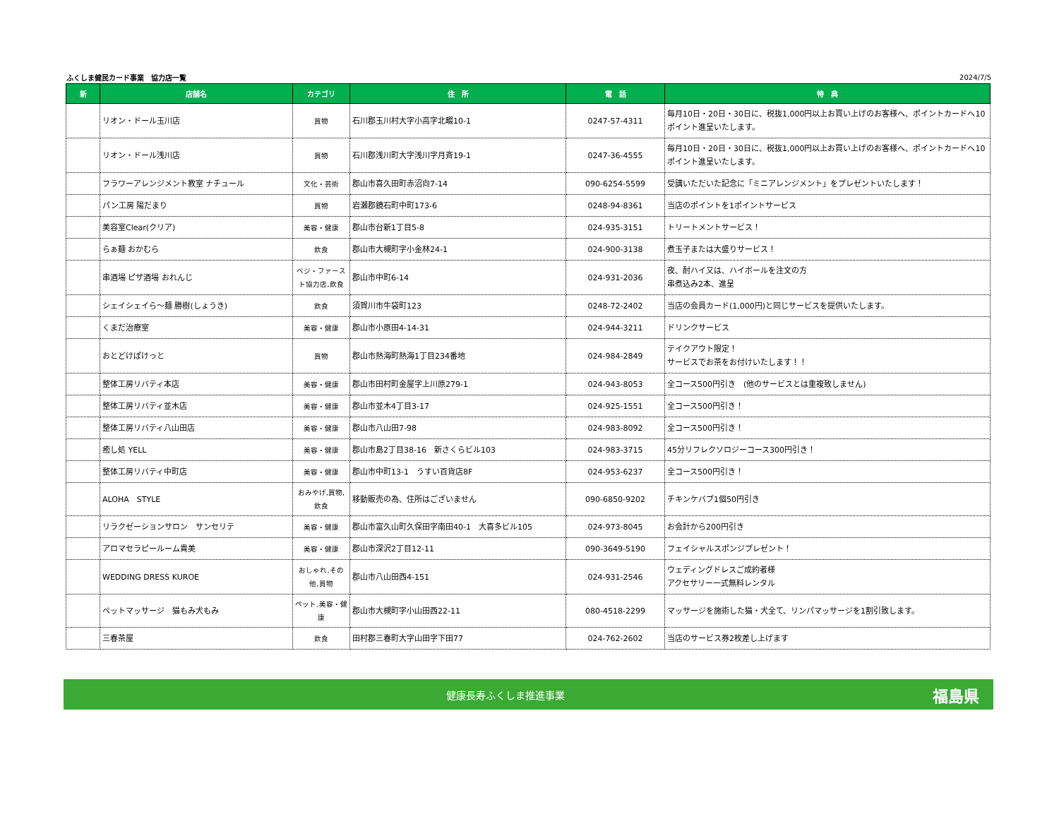ふくしま健民カード事業　協力店一覧 2024/7/5
| 新 | 店舗名 | カテゴリ | 住 所 | 電 話 | 特 典 |
| --- | --- | --- | --- | --- | --- |
| | リオン・ドール玉川店 | 買物 | 石川郡玉川村大字小高字北畷10-1 | 0247-57-4311 | 毎月10日・20日・30日に、税抜1,000円以上お買い上げのお客様へ、ポイントカードへ10ポイント進呈いたします。 |
| | リオン・ドール浅川店 | 買物 | 石川郡浅川町大字浅川字月斉19-1 | 0247-36-4555 | 毎月10日・20日・30日に、税抜1,000円以上お買い上げのお客様へ、ポイントカードへ10ポイント進呈いたします。 |
| | フラワーアレンジメント教室 ナチュール | 文化・芸術 | 郡山市喜久田町赤沼向7-14 | 090-6254-5599 | 受講いただいた記念に「ミニアレンジメント」をプレゼントいたします！ |
| | パン工房 陽だまり | 買物 | 岩瀬郡鏡石町中町173-6 | 0248-94-8361 | 当店のポイントを1ポイントサービス |
| | 美容室Clear(クリア) | 美容・健康 | 郡山市台新1丁目5-8 | 024-935-3151 | トリートメントサービス！ |
| | らぁ麺 おかむら | 飲食 | 郡山市大槻町字小金林24-1 | 024-900-3138 | 煮玉子または大盛りサービス！ |
| | 串酒場 ピザ酒場 おれんじ | ベジ・ファースト協力店,飲食 | 郡山市中町6-14 | 024-931-2036 | 夜、酎ハイ又は、ハイボールを注文の方 串煮込み2本、進呈 |
| | シェイシェイら～麺 勝樹(しょうき) | 飲食 | 須賀川市牛袋町123 | 0248-72-2402 | 当店の会員カード(1,000円)と同じサービスを提供いたします。 |
| | くまだ治療室 | 美容・健康 | 郡山市小原田4-14-31 | 024-944-3211 | ドリンクサービス |
| | おとどけぽけっと | 買物 | 郡山市熱海町熱海1丁目234番地 | 024-984-2849 | テイクアウト限定！ サービスでお茶をお付けいたします！！ |
| | 整体工房リバティ本店 | 美容・健康 | 郡山市田村町金屋字上川原279-1 | 024-943-8053 | 全コース500円引き (他のサービスとは重複致しません) |
| | 整体工房リバティ並木店 | 美容・健康 | 郡山市並木4丁目3-17 | 024-925-1551 | 全コース500円引き！ |
| | 整体工房リバティ八山田店 | 美容・健康 | 郡山市八山田7-98 | 024-983-8092 | 全コース500円引き！ |
| | 癒し処 YELL | 美容・健康 | 郡山市島2丁目38-16 新さくらビル103 | 024-983-3715 | 45分リフレクソロジーコース300円引き！ |
| | 整体工房リバティ中町店 | 美容・健康 | 郡山市中町13-1 うすい百貨店8F | 024-953-6237 | 全コース500円引き！ |
| | ALOHA STYLE | おみやげ,買物,飲食 | 移動販売の為、住所はございません | 090-6850-9202 | チキンケバブ1個50円引き |
| | リラクゼーションサロン サンセリテ | 美容・健康 | 郡山市富久山町久保田字南田40-1 大喜多ビル105 | 024-973-8045 | お会計から200円引き |
| | アロマセラピールーム貴美 | 美容・健康 | 郡山市深沢2丁目12-11 | 090-3649-5190 | フェイシャルスポンジプレゼント！ |
| | WEDDING DRESS KUROE | おしゃれ,その他,買物 | 郡山市八山田西4-151 | 024-931-2546 | ウェディングドレスご成約者様 アクセサリー一式無料レンタル |
| | ペットマッサージ 猫もみ犬もみ | ペット,美容・健康 | 郡山市大槻町字小山田西22-11 | 080-4518-2299 | マッサージを施術した猫・犬全て、リンパマッサージを1割引致します。 |
| | 三春茶屋 | 飲食 | 田村郡三春町大字山田字下田77 | 024-762-2602 | 当店のサービス券2枚差し上げます |
健康長寿ふくしま推進事業 福島県